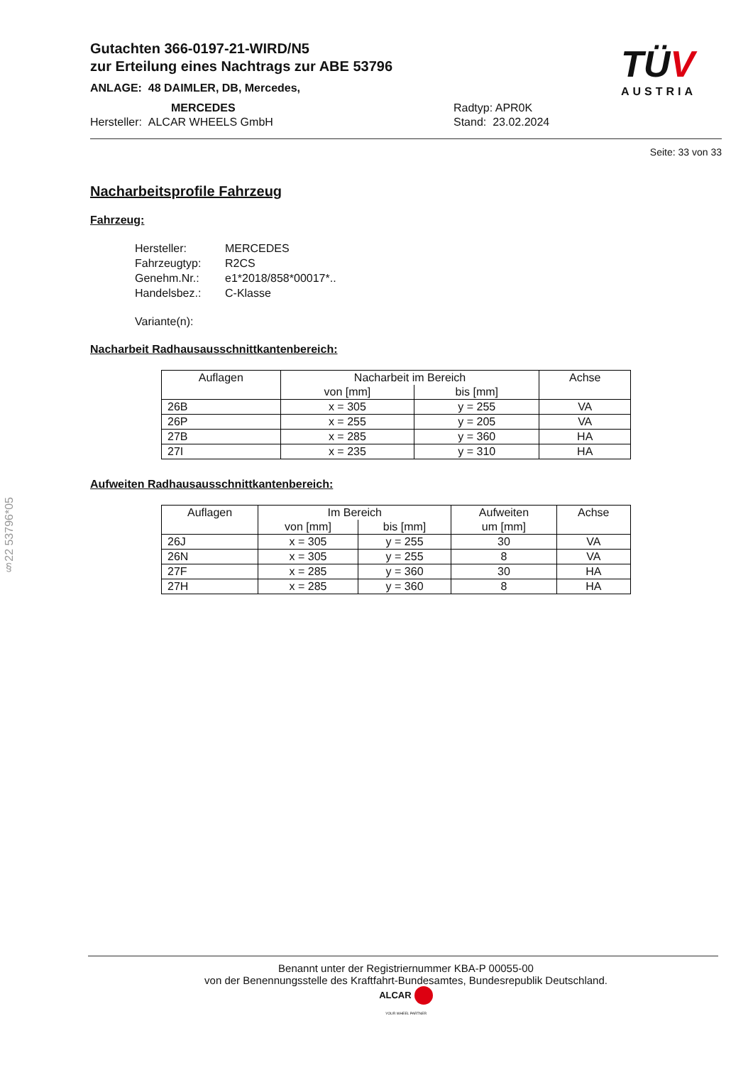Gutachten 366-0197-21-WIRD/N5
zur Erteilung eines Nachtrags zur ABE 53796
ANLAGE: 48 DAIMLER, DB, Mercedes,
MERCEDES
Hersteller: ALCAR WHEELS GmbH
Radtyp: APR0K
Stand: 23.02.2024
TÜV
AUSTRIA
Seite: 33 von 33
Nacharbeitsprofile Fahrzeug
Fahrzeug:
Hersteller: MERCEDES Fahrzeugtyp: R2CS Genehm.Nr.: e1*2018/858*00017*.. Handelsbez.: C-Klasse
Variante(n):
Nacharbeit Radhausausschnittkantenbereich:
| Auflagen | Nacharbeit im Bereich | | Achse |
| --- | --- | --- | --- |
| | von [mm] | bis [mm] | |
| 26B | x = 305 | y = 255 | VA |
| 26P | x = 255 | y = 205 | VA |
| 27B | x = 285 | y = 360 | HA |
| 27I | x = 235 | y = 310 | HA |
Aufweiten Radhausausschnittkantenbereich:
| Auflagen | Im Bereich | | Aufweiten um [mm] | Achse |
| --- | --- | --- | --- | --- |
| | von [mm] | bis [mm] | | |
| 26J | x = 305 | y = 255 | 30 | VA |
| 26N | x = 305 | y = 255 | 8 | VA |
| 27F | x = 285 | y = 360 | 30 | HA |
| 27H | x = 285 | y = 360 | 8 | HA |
§22 53796*05
Benannt unter der Registriernummer KBA-P 00055-00
von der Benennungsstelle des Kraftfahrt-Bundesamtes, Bundesrepublik Deutschland.
ALCAR
YOUR WHEEL PARTNER